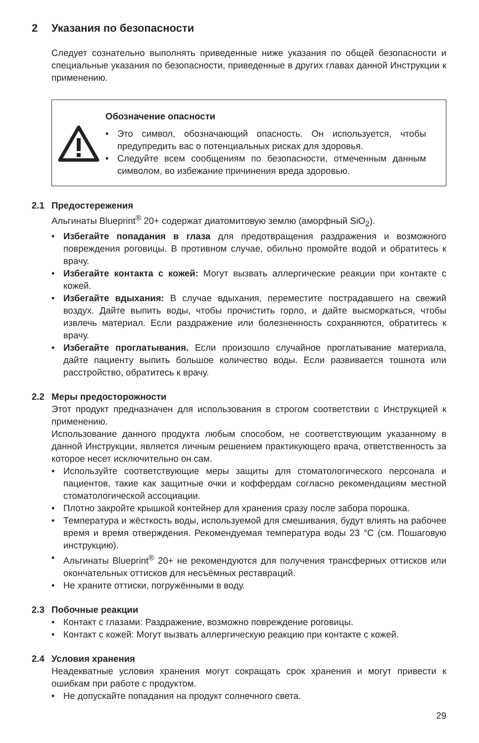2 Указания по безопасности
Следует сознательно выполнять приведенные ниже указания по общей безопасности и специальные указания по безопасности, приведенные в других главах данной Инструкции к применению.
Обозначение опасности
• Это символ, обозначающий опасность. Он используется, чтобы предупредить вас о потенциальных рисках для здоровья.
• Следуйте всем сообщениям по безопасности, отмеченным данным символом, во избежание причинения вреда здоровью.
2.1 Предостережения
Альгинаты Blueprint<sup>®</sup> 20+ содержат диатомитовую землю (аморфный SiO<sub>2</sub>).
• Избегайте попадания в глаза для предотвращения раздражения и возможного повреждения роговицы. В противном случае, обильно промойте водой и обратитесь к врачу.
• Избегайте контакта с кожей: Могут вызвать аллергические реакции при контакте с кожей.
• Избегайте вдыхания: В случае вдыхания, переместите пострадавшего на свежий воздух. Дайте выпить воды, чтобы прочистить горло, и дайте высморкаться, чтобы извлечь материал. Если раздражение или болезненность сохраняются, обратитесь к врачу.
• Избегайте проглатывания. Если произошло случайное проглатывание материала, дайте пациенту выпить большое количество воды. Если развивается тошнота или расстройство, обратитесь к врачу.
2.2 Меры предосторожности
Этот продукт предназначен для использования в строгом соответствии с Инструкцией к применению.
Использование данного продукта любым способом, не соответствующим указанному в данной Инструкции, является личным решением практикующего врача, ответственность за которое несет исключительно он сам.
• Используйте соответствующие меры защиты для стоматологического персонала и пациентов, такие как защитные очки и коффердам согласно рекомендациям местной стоматологической ассоциации.
• Плотно закройте крышкой контейнер для хранения сразу после забора порошка.
• Температура и жёсткость воды, используемой для смешивания, будут влиять на рабочее время и время отверждения. Рекомендуемая температура воды 23 °C (см. Пошаговую инструкцию).
• Альгинаты Blueprint<sup>®</sup> 20+ не рекомендуются для получения трансферных оттисков или окончательных оттисков для несъёмных реставраций.
• Не храните оттиски, погружёнными в воду.
2.3 Побочные реакции
• Контакт с глазами: Раздражение, возможно повреждение роговицы.
• Контакт с кожей: Могут вызвать аллергическую реакцию при контакте с кожей.
2.4 Условия хранения
Неадекватные условия хранения могут сокращать срок хранения и могут привести к ошибкам при работе с продуктом.
• Не допускайте попадания на продукт солнечного света.
29